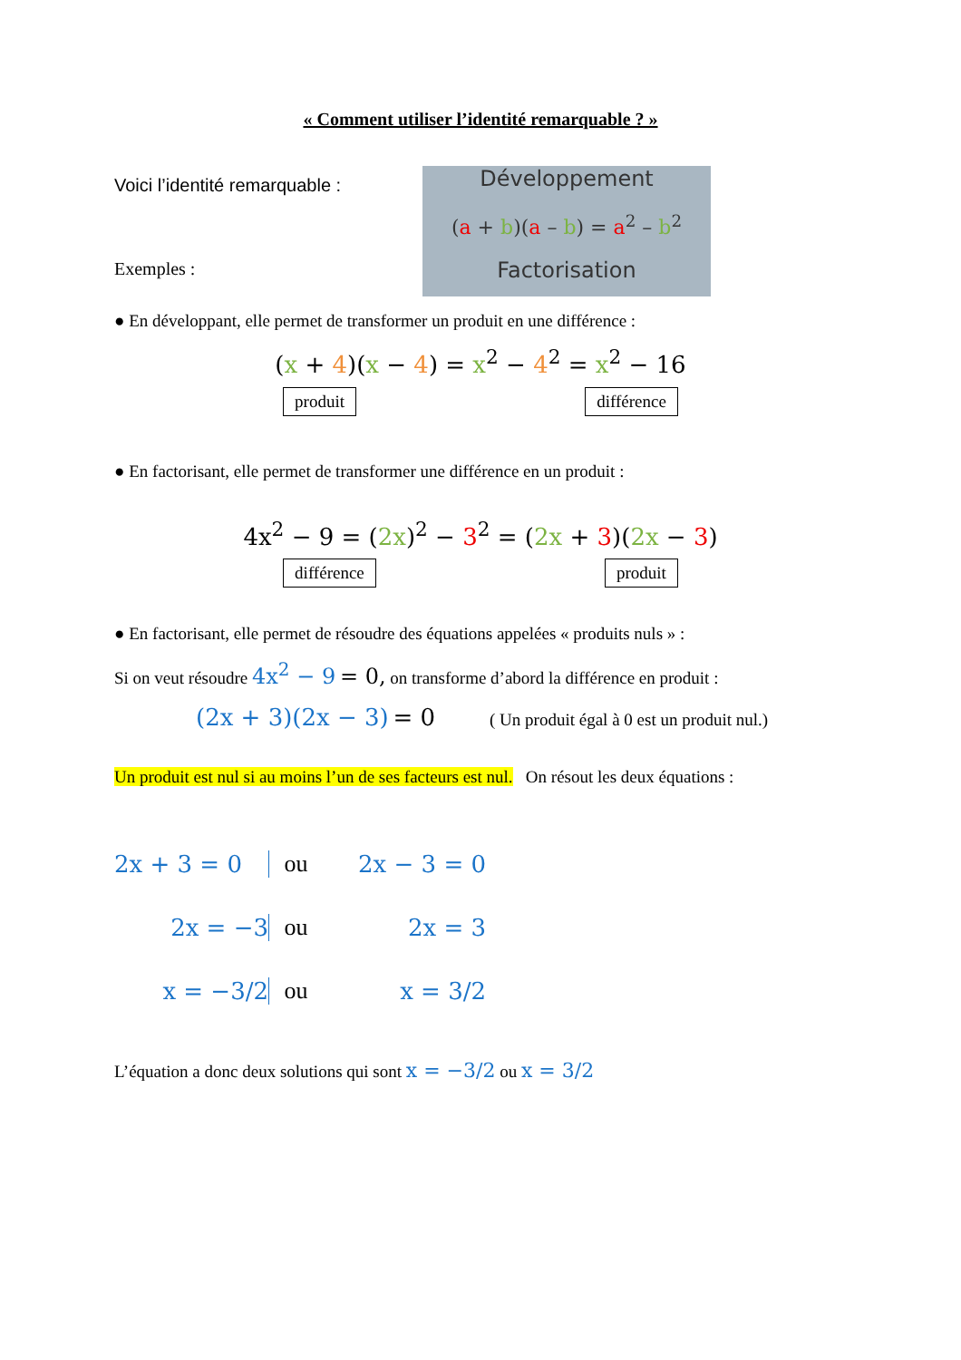« Comment utiliser l’identité remarquable ? »
Voici l’identité remarquable :
Exemples :
Développement
(a + b)(a – b) = a<sup>2</sup> – b<sup>2</sup>
Factorisation
● En développant, elle permet de transformer un produit en une différence :
(x + 4)(x − 4) = x<sup>2</sup> − 4<sup>2</sup> = x<sup>2</sup> − 16
produit différence
● En factorisant, elle permet de transformer une différence en un produit :
4x<sup>2</sup> − 9 = (2x)<sup>2</sup> − 3<sup>2</sup> = (2x + 3)(2x − 3)
différence produit
● En factorisant, elle permet de résoudre des équations appelées « produits nuls » :
Si on veut résoudre 4x<sup>2</sup> − 9 = 0, on transforme d’abord la différence en produit :
(2x + 3)(2x − 3) = 0 ( Un produit égal à 0 est un produit nul.)
Un produit est nul si au moins l’un de ses facteurs est nul. On résout les deux équations :
2x + 3 = 0
ou
2x − 3 = 0
2x = −3
ou
2x = 3
x = −3/2
ou
x = 3/2
L’équation a donc deux solutions qui sont x = −3/2 ou x = 3/2